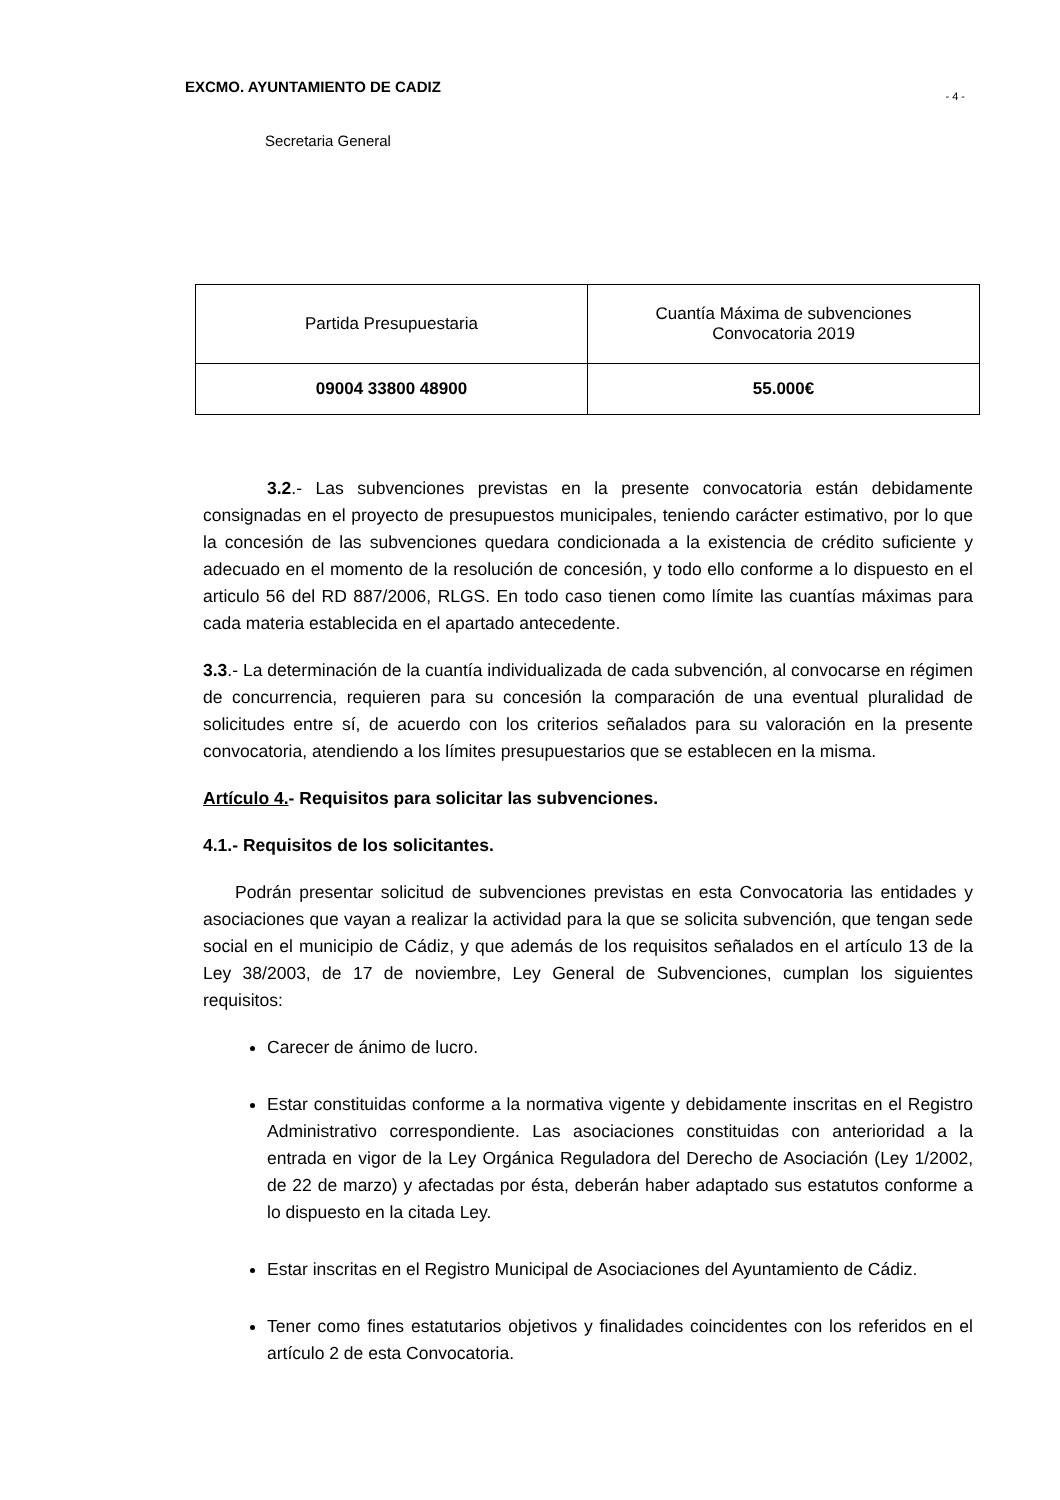EXCMO. AYUNTAMIENTO DE CADIZ
- 4 -
Secretaria General
| Partida Presupuestaria | Cuantía Máxima de subvenciones Convocatoria 2019 |
| --- | --- |
| 09004 33800 48900 | 55.000€ |
3.2.- Las subvenciones previstas en la presente convocatoria están debidamente consignadas en el proyecto de presupuestos municipales, teniendo carácter estimativo, por lo que la concesión de las subvenciones quedara condicionada a la existencia de crédito suficiente y adecuado en el momento de la resolución de concesión, y todo ello conforme a lo dispuesto en el articulo 56 del RD 887/2006, RLGS. En todo caso tienen como límite las cuantías máximas para cada materia establecida en el apartado antecedente.
3.3.- La determinación de la cuantía individualizada de cada subvención, al convocarse en régimen de concurrencia, requieren para su concesión la comparación de una eventual pluralidad de solicitudes entre sí, de acuerdo con los criterios señalados para su valoración en la presente convocatoria, atendiendo a los límites presupuestarios que se establecen en la misma.
Artículo 4.- Requisitos para solicitar las subvenciones.
4.1.- Requisitos de los solicitantes.
Podrán presentar solicitud de subvenciones previstas en esta Convocatoria las entidades y asociaciones que vayan a realizar la actividad para la que se solicita subvención, que tengan sede social en el municipio de Cádiz, y que además de los requisitos señalados en el artículo 13 de la Ley 38/2003, de 17 de noviembre, Ley General de Subvenciones, cumplan los siguientes requisitos:
Carecer de ánimo de lucro.
Estar constituidas conforme a la normativa vigente y debidamente inscritas en el Registro Administrativo correspondiente. Las asociaciones constituidas con anterioridad a la entrada en vigor de la Ley Orgánica Reguladora del Derecho de Asociación (Ley 1/2002, de 22 de marzo) y afectadas por ésta, deberán haber adaptado sus estatutos conforme a lo dispuesto en la citada Ley.
Estar inscritas en el Registro Municipal de Asociaciones del Ayuntamiento de Cádiz.
Tener como fines estatutarios objetivos y finalidades coincidentes con los referidos en el artículo 2 de esta Convocatoria.